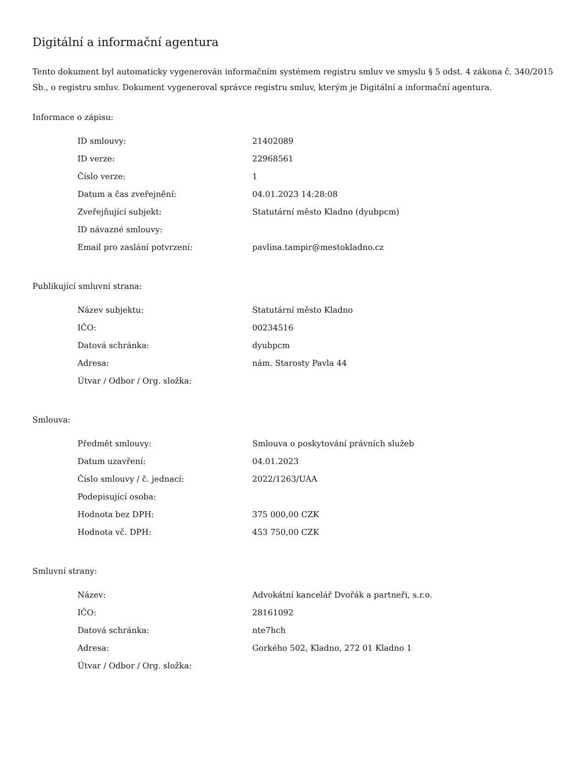Digitální a informační agentura
Tento dokument byl automaticky vygenerován informačním systémem registru smluv ve smyslu § 5 odst. 4 zákona č. 340/2015 Sb., o registru smluv. Dokument vygeneroval správce registru smluv, kterým je Digitální a informační agentura.
Informace o zápisu:
| ID smlouvy: | 21402089 |
| ID verze: | 22968561 |
| Číslo verze: | 1 |
| Datum a čas zveřejnění: | 04.01.2023 14:28:08 |
| Zveřejňující subjekt: | Statutární město Kladno (dyubpcm) |
| ID návazné smlouvy: | |
| Email pro zaslání potvrzení: | pavlina.tampir@mestokladno.cz |
Publikující smluvní strana:
| Název subjektu: | Statutární město Kladno |
| IČO: | 00234516 |
| Datová schránka: | dyubpcm |
| Adresa: | nám. Starosty Pavla 44 |
| Útvar / Odbor / Org. složka: | |
Smlouva:
| Předmět smlouvy: | Smlouva o poskytování právních služeb |
| Datum uzavření: | 04.01.2023 |
| Číslo smlouvy / č. jednací: | 2022/1263/UAA |
| Podepisující osoba: | |
| Hodnota bez DPH: | 375 000,00 CZK |
| Hodnota vč. DPH: | 453 750,00 CZK |
Smluvní strany:
| Název: | Advokátní kancelář Dvořák a partneři, s.r.o. |
| IČO: | 28161092 |
| Datová schránka: | nte7hch |
| Adresa: | Gorkého 502, Kladno, 272 01 Kladno 1 |
| Útvar / Odbor / Org. složka: | |